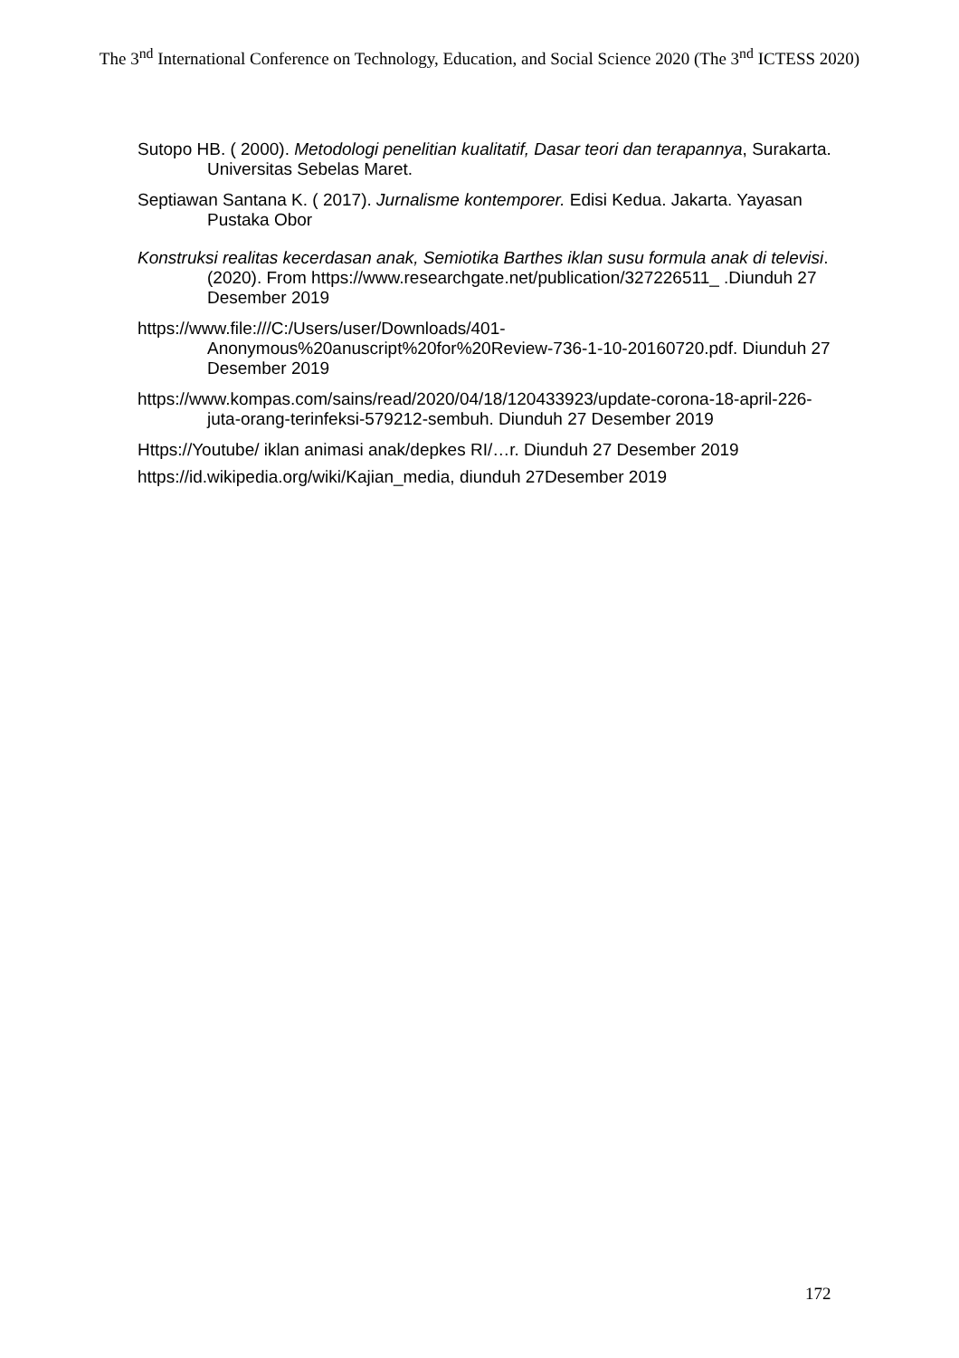The 3<sup>nd</sup> International Conference on Technology, Education, and Social Science 2020 (The 3<sup>nd</sup> ICTESS 2020)
Sutopo HB. ( 2000). Metodologi penelitian kualitatif, Dasar teori dan terapannya, Surakarta. Universitas Sebelas Maret.
Septiawan Santana K. ( 2017). Jurnalisme kontemporer. Edisi Kedua. Jakarta. Yayasan Pustaka Obor
Konstruksi realitas kecerdasan anak, Semiotika Barthes iklan susu formula anak di televisi. (2020). From https://www.researchgate.net/publication/327226511_ .Diunduh 27 Desember 2019
https://www.file:///C:/Users/user/Downloads/401-Anonymous%20anuscript%20for%20Review-736-1-10-20160720.pdf. Diunduh 27 Desember 2019
https://www.kompas.com/sains/read/2020/04/18/120433923/update-corona-18-april-226-juta-orang-terinfeksi-579212-sembuh. Diunduh 27 Desember 2019
Https://Youtube/ iklan animasi anak/depkes RI/…r. Diunduh 27 Desember 2019
https://id.wikipedia.org/wiki/Kajian_media, diunduh 27Desember 2019
172